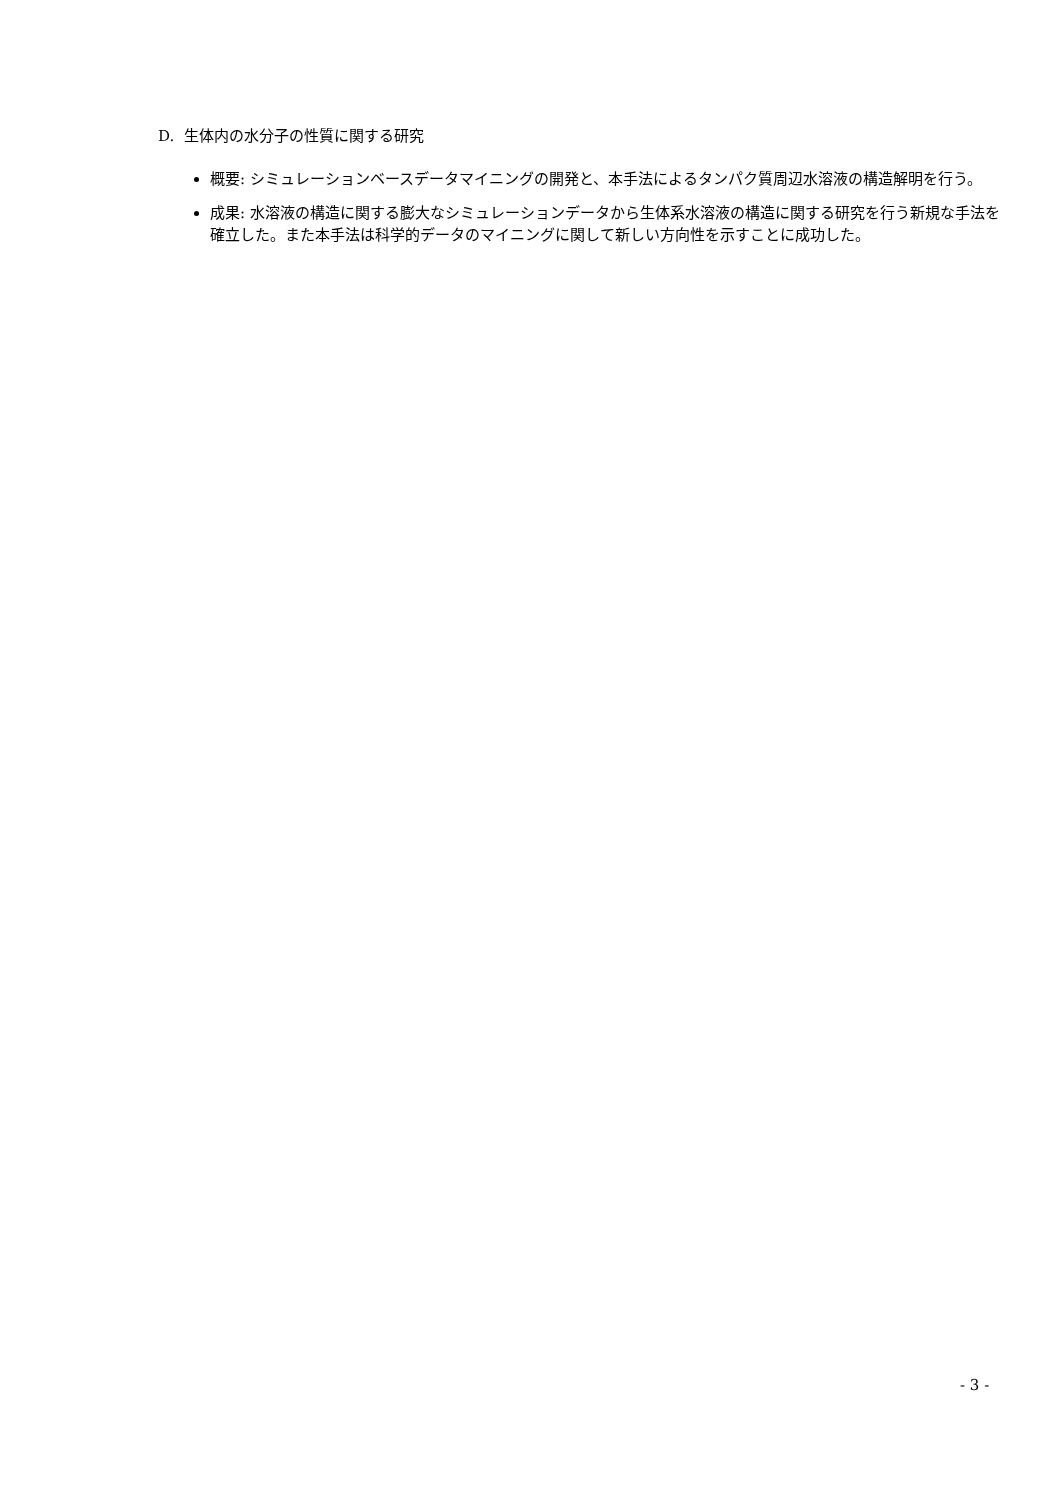D. 生体内の水分子の性質に関する研究
概要: シミュレーションベースデータマイニングの開発と、本手法によるタンパク質周辺水溶液の構造解明を行う。
成果: 水溶液の構造に関する膨大なシミュレーションデータから生体系水溶液の構造に関する研究を行う新規な手法を確立した。また本手法は科学的データのマイニングに関して新しい方向性を示すことに成功した。
- 3 -